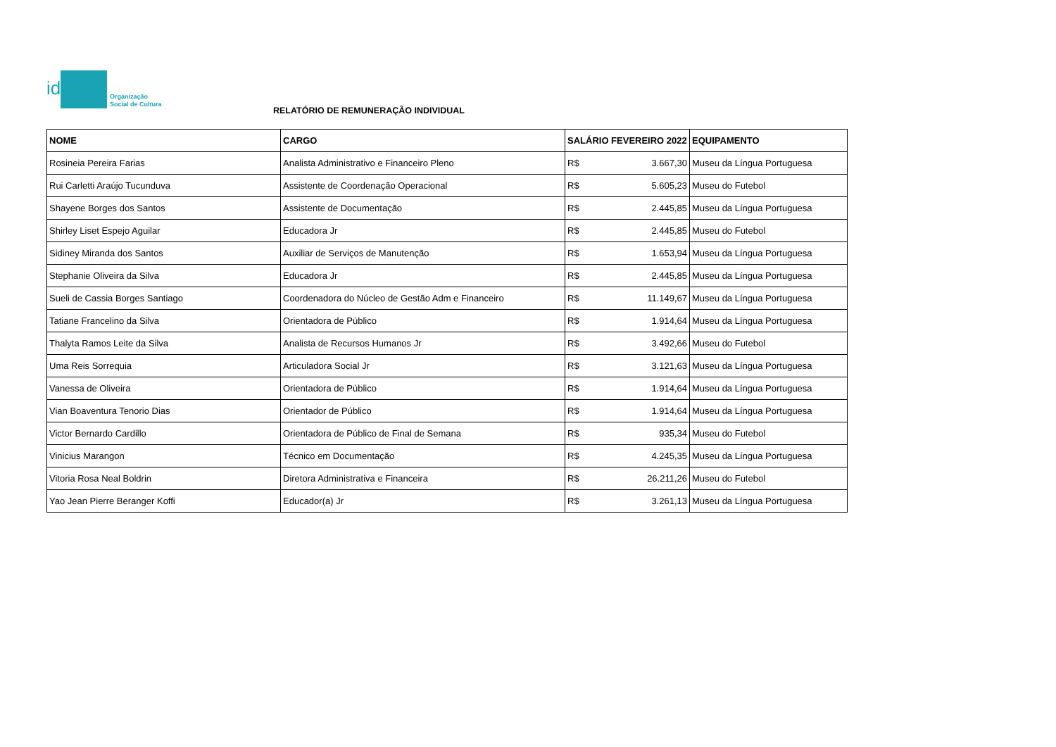idbrasil
Organização
Social de Cultura
RELATÓRIO DE REMUNERAÇÃO INDIVIDUAL
| NOME | CARGO | SALÁRIO FEVEREIRO 2022 | | EQUIPAMENTO |
| --- | --- | --- | --- | --- |
| Rosineia Pereira Farias | Analista Administrativo e Financeiro Pleno | R$ | 3.667,30 | Museu da Língua Portuguesa |
| Rui Carletti Araújo Tucunduva | Assistente de Coordenação Operacional | R$ | 5.605,23 | Museu do Futebol |
| Shayene Borges dos Santos | Assistente de Documentação | R$ | 2.445,85 | Museu da Língua Portuguesa |
| Shirley Liset Espejo Aguilar | Educadora Jr | R$ | 2.445,85 | Museu do Futebol |
| Sidiney Miranda dos Santos | Auxiliar de Serviços de Manutenção | R$ | 1.653,94 | Museu da Língua Portuguesa |
| Stephanie Oliveira da Silva | Educadora Jr | R$ | 2.445,85 | Museu da Língua Portuguesa |
| Sueli de Cassia Borges Santiago | Coordenadora do Núcleo de Gestão Adm e Financeiro | R$ | 11.149,67 | Museu da Língua Portuguesa |
| Tatiane Francelino da Silva | Orientadora de Público | R$ | 1.914,64 | Museu da Língua Portuguesa |
| Thalyta Ramos Leite da Silva | Analista de Recursos Humanos Jr | R$ | 3.492,66 | Museu do Futebol |
| Uma Reis Sorrequia | Articuladora Social Jr | R$ | 3.121,63 | Museu da Língua Portuguesa |
| Vanessa de Oliveira | Orientadora de Público | R$ | 1.914,64 | Museu da Língua Portuguesa |
| Vian Boaventura Tenorio Dias | Orientador de Público | R$ | 1.914,64 | Museu da Língua Portuguesa |
| Victor Bernardo Cardillo | Orientadora de Público de Final de Semana | R$ | 935,34 | Museu do Futebol |
| Vinicius Marangon | Técnico em Documentação | R$ | 4.245,35 | Museu da Língua Portuguesa |
| Vitoria Rosa Neal Boldrin | Diretora Administrativa e Financeira | R$ | 26.211,26 | Museu do Futebol |
| Yao Jean Pierre Beranger Koffi | Educador(a) Jr | R$ | 3.261,13 | Museu da Língua Portuguesa |